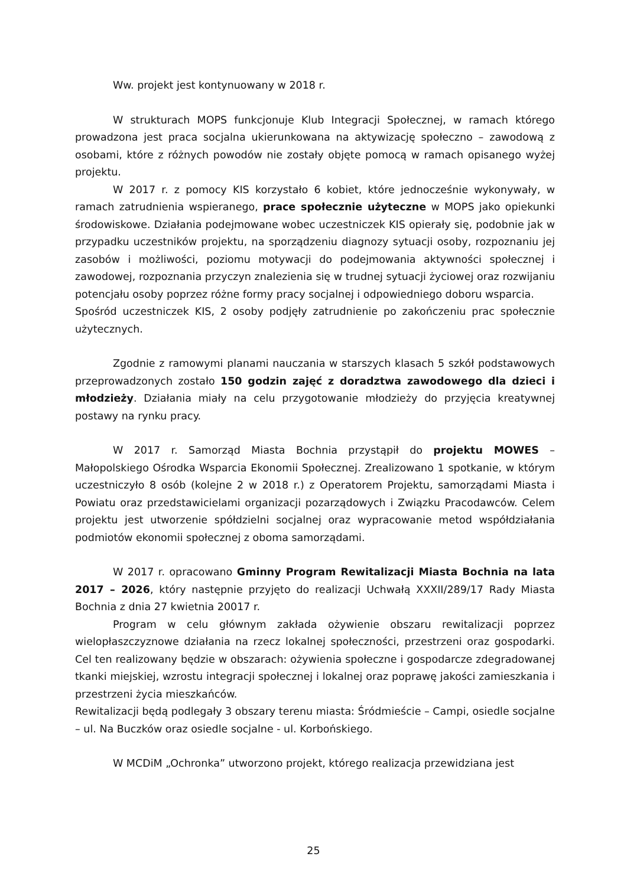Ww. projekt jest kontynuowany w 2018 r.
W strukturach MOPS funkcjonuje Klub Integracji Społecznej, w ramach którego prowadzona jest praca socjalna ukierunkowana na aktywizację społeczno – zawodową z osobami, które z różnych powodów nie zostały objęte pomocą w ramach opisanego wyżej projektu.
W 2017 r. z pomocy KIS korzystało 6 kobiet, które jednocześnie wykonywały, w ramach zatrudnienia wspieranego, prace społecznie użyteczne w MOPS jako opiekunki środowiskowe. Działania podejmowane wobec uczestniczek KIS opierały się, podobnie jak w przypadku uczestników projektu, na sporządzeniu diagnozy sytuacji osoby, rozpoznaniu jej zasobów i możliwości, poziomu motywacji do podejmowania aktywności społecznej i zawodowej, rozpoznania przyczyn znalezienia się w trudnej sytuacji życiowej oraz rozwijaniu potencjału osoby poprzez różne formy pracy socjalnej i odpowiedniego doboru wsparcia.
Spośród uczestniczek KIS, 2 osoby podjęły zatrudnienie po zakończeniu prac społecznie użytecznych.
Zgodnie z ramowymi planami nauczania w starszych klasach 5 szkół podstawowych przeprowadzonych zostało 150 godzin zajęć z doradztwa zawodowego dla dzieci i młodzieży. Działania miały na celu przygotowanie młodzieży do przyjęcia kreatywnej postawy na rynku pracy.
W 2017 r. Samorząd Miasta Bochnia przystąpił do projektu MOWES – Małopolskiego Ośrodka Wsparcia Ekonomii Społecznej. Zrealizowano 1 spotkanie, w którym uczestniczyło 8 osób (kolejne 2 w 2018 r.) z Operatorem Projektu, samorządami Miasta i Powiatu oraz przedstawicielami organizacji pozarządowych i Związku Pracodawców. Celem projektu jest utworzenie spółdzielni socjalnej oraz wypracowanie metod współdziałania podmiotów ekonomii społecznej z oboma samorządami.
W 2017 r. opracowano Gminny Program Rewitalizacji Miasta Bochnia na lata 2017 – 2026, który następnie przyjęto do realizacji Uchwałą XXXII/289/17 Rady Miasta Bochnia z dnia 27 kwietnia 20017 r.
Program w celu głównym zakłada ożywienie obszaru rewitalizacji poprzez wielopłaszczyznowe działania na rzecz lokalnej społeczności, przestrzeni oraz gospodarki. Cel ten realizowany będzie w obszarach: ożywienia społeczne i gospodarcze zdegradowanej tkanki miejskiej, wzrostu integracji społecznej i lokalnej oraz poprawę jakości zamieszkania i przestrzeni życia mieszkańców.
Rewitalizacji będą podlegały 3 obszary terenu miasta: Śródmieście – Campi, osiedle socjalne – ul. Na Buczków oraz osiedle socjalne - ul. Korbońskiego.
W MCDiM „Ochronka” utworzono projekt, którego realizacja przewidziana jest
25